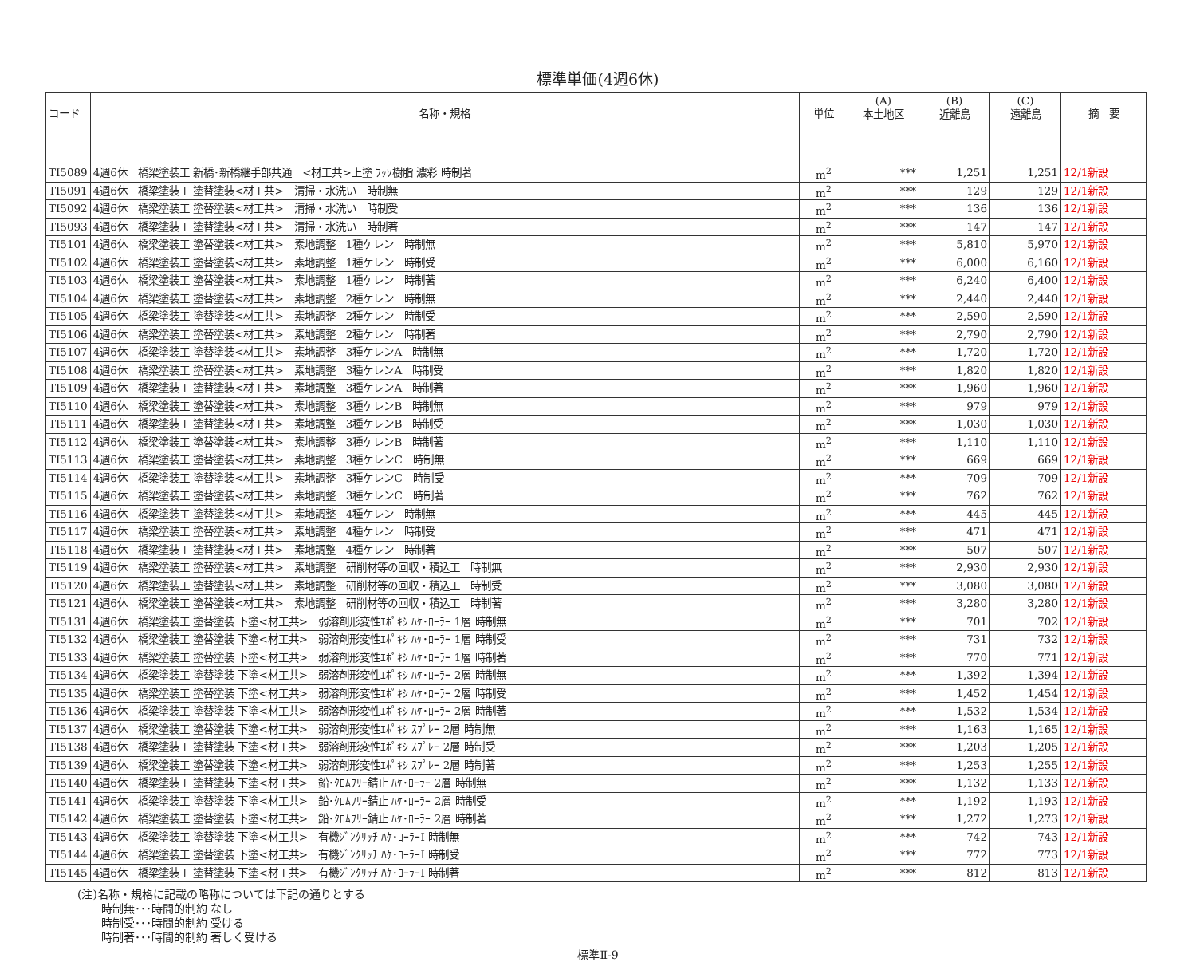標準単価(4週6休)
| コード | 名称・規格 | 単位 | (A) 本土地区 | (B) 近離島 | (C) 遠離島 | 摘 要 |
| --- | --- | --- | --- | --- | --- | --- |
| TI5089 | 4週6休 橋梁塗装工 新橋･新橋継手部共通 <材工共>上塗 ﾌｯｿ樹脂 濃彩 時制著 | m<sup>2</sup> | *** | 1,251 | 1,251 | 12/1新設 |
| TI5091 | 4週6休 橋梁塗装工 塗替塗装<材工共> 清掃・水洗い 時制無 | m<sup>2</sup> | *** | 129 | 129 | 12/1新設 |
| TI5092 | 4週6休 橋梁塗装工 塗替塗装<材工共> 清掃・水洗い 時制受 | m<sup>2</sup> | *** | 136 | 136 | 12/1新設 |
| TI5093 | 4週6休 橋梁塗装工 塗替塗装<材工共> 清掃・水洗い 時制著 | m<sup>2</sup> | *** | 147 | 147 | 12/1新設 |
| TI5101 | 4週6休 橋梁塗装工 塗替塗装<材工共> 素地調整 1種ケレン 時制無 | m<sup>2</sup> | *** | 5,810 | 5,970 | 12/1新設 |
| TI5102 | 4週6休 橋梁塗装工 塗替塗装<材工共> 素地調整 1種ケレン 時制受 | m<sup>2</sup> | *** | 6,000 | 6,160 | 12/1新設 |
| TI5103 | 4週6休 橋梁塗装工 塗替塗装<材工共> 素地調整 1種ケレン 時制著 | m<sup>2</sup> | *** | 6,240 | 6,400 | 12/1新設 |
| TI5104 | 4週6休 橋梁塗装工 塗替塗装<材工共> 素地調整 2種ケレン 時制無 | m<sup>2</sup> | *** | 2,440 | 2,440 | 12/1新設 |
| TI5105 | 4週6休 橋梁塗装工 塗替塗装<材工共> 素地調整 2種ケレン 時制受 | m<sup>2</sup> | *** | 2,590 | 2,590 | 12/1新設 |
| TI5106 | 4週6休 橋梁塗装工 塗替塗装<材工共> 素地調整 2種ケレン 時制著 | m<sup>2</sup> | *** | 2,790 | 2,790 | 12/1新設 |
| TI5107 | 4週6休 橋梁塗装工 塗替塗装<材工共> 素地調整 3種ケレンA 時制無 | m<sup>2</sup> | *** | 1,720 | 1,720 | 12/1新設 |
| TI5108 | 4週6休 橋梁塗装工 塗替塗装<材工共> 素地調整 3種ケレンA 時制受 | m<sup>2</sup> | *** | 1,820 | 1,820 | 12/1新設 |
| TI5109 | 4週6休 橋梁塗装工 塗替塗装<材工共> 素地調整 3種ケレンA 時制著 | m<sup>2</sup> | *** | 1,960 | 1,960 | 12/1新設 |
| TI5110 | 4週6休 橋梁塗装工 塗替塗装<材工共> 素地調整 3種ケレンB 時制無 | m<sup>2</sup> | *** | 979 | 979 | 12/1新設 |
| TI5111 | 4週6休 橋梁塗装工 塗替塗装<材工共> 素地調整 3種ケレンB 時制受 | m<sup>2</sup> | *** | 1,030 | 1,030 | 12/1新設 |
| TI5112 | 4週6休 橋梁塗装工 塗替塗装<材工共> 素地調整 3種ケレンB 時制著 | m<sup>2</sup> | *** | 1,110 | 1,110 | 12/1新設 |
| TI5113 | 4週6休 橋梁塗装工 塗替塗装<材工共> 素地調整 3種ケレンC 時制無 | m<sup>2</sup> | *** | 669 | 669 | 12/1新設 |
| TI5114 | 4週6休 橋梁塗装工 塗替塗装<材工共> 素地調整 3種ケレンC 時制受 | m<sup>2</sup> | *** | 709 | 709 | 12/1新設 |
| TI5115 | 4週6休 橋梁塗装工 塗替塗装<材工共> 素地調整 3種ケレンC 時制著 | m<sup>2</sup> | *** | 762 | 762 | 12/1新設 |
| TI5116 | 4週6休 橋梁塗装工 塗替塗装<材工共> 素地調整 4種ケレン 時制無 | m<sup>2</sup> | *** | 445 | 445 | 12/1新設 |
| TI5117 | 4週6休 橋梁塗装工 塗替塗装<材工共> 素地調整 4種ケレン 時制受 | m<sup>2</sup> | *** | 471 | 471 | 12/1新設 |
| TI5118 | 4週6休 橋梁塗装工 塗替塗装<材工共> 素地調整 4種ケレン 時制著 | m<sup>2</sup> | *** | 507 | 507 | 12/1新設 |
| TI5119 | 4週6休 橋梁塗装工 塗替塗装<材工共> 素地調整 研削材等の回収・積込工 時制無 | m<sup>2</sup> | *** | 2,930 | 2,930 | 12/1新設 |
| TI5120 | 4週6休 橋梁塗装工 塗替塗装<材工共> 素地調整 研削材等の回収・積込工 時制受 | m<sup>2</sup> | *** | 3,080 | 3,080 | 12/1新設 |
| TI5121 | 4週6休 橋梁塗装工 塗替塗装<材工共> 素地調整 研削材等の回収・積込工 時制著 | m<sup>2</sup> | *** | 3,280 | 3,280 | 12/1新設 |
| TI5131 | 4週6休 橋梁塗装工 塗替塗装 下塗<材工共> 弱溶剤形変性ｴﾎﾟｷｼ ﾊｹ･ﾛｰﾗｰ 1層 時制無 | m<sup>2</sup> | *** | 701 | 702 | 12/1新設 |
| TI5132 | 4週6休 橋梁塗装工 塗替塗装 下塗<材工共> 弱溶剤形変性ｴﾎﾟｷｼ ﾊｹ･ﾛｰﾗｰ 1層 時制受 | m<sup>2</sup> | *** | 731 | 732 | 12/1新設 |
| TI5133 | 4週6休 橋梁塗装工 塗替塗装 下塗<材工共> 弱溶剤形変性ｴﾎﾟｷｼ ﾊｹ･ﾛｰﾗｰ 1層 時制著 | m<sup>2</sup> | *** | 770 | 771 | 12/1新設 |
| TI5134 | 4週6休 橋梁塗装工 塗替塗装 下塗<材工共> 弱溶剤形変性ｴﾎﾟｷｼ ﾊｹ･ﾛｰﾗｰ 2層 時制無 | m<sup>2</sup> | *** | 1,392 | 1,394 | 12/1新設 |
| TI5135 | 4週6休 橋梁塗装工 塗替塗装 下塗<材工共> 弱溶剤形変性ｴﾎﾟｷｼ ﾊｹ･ﾛｰﾗｰ 2層 時制受 | m<sup>2</sup> | *** | 1,452 | 1,454 | 12/1新設 |
| TI5136 | 4週6休 橋梁塗装工 塗替塗装 下塗<材工共> 弱溶剤形変性ｴﾎﾟｷｼ ﾊｹ･ﾛｰﾗｰ 2層 時制著 | m<sup>2</sup> | *** | 1,532 | 1,534 | 12/1新設 |
| TI5137 | 4週6休 橋梁塗装工 塗替塗装 下塗<材工共> 弱溶剤形変性ｴﾎﾟｷｼ ｽﾌﾟﾚｰ 2層 時制無 | m<sup>2</sup> | *** | 1,163 | 1,165 | 12/1新設 |
| TI5138 | 4週6休 橋梁塗装工 塗替塗装 下塗<材工共> 弱溶剤形変性ｴﾎﾟｷｼ ｽﾌﾟﾚｰ 2層 時制受 | m<sup>2</sup> | *** | 1,203 | 1,205 | 12/1新設 |
| TI5139 | 4週6休 橋梁塗装工 塗替塗装 下塗<材工共> 弱溶剤形変性ｴﾎﾟｷｼ ｽﾌﾟﾚｰ 2層 時制著 | m<sup>2</sup> | *** | 1,253 | 1,255 | 12/1新設 |
| TI5140 | 4週6休 橋梁塗装工 塗替塗装 下塗<材工共> 鉛･ｸﾛﾑﾌﾘｰ錆止 ﾊｹ･ﾛｰﾗｰ 2層 時制無 | m<sup>2</sup> | *** | 1,132 | 1,133 | 12/1新設 |
| TI5141 | 4週6休 橋梁塗装工 塗替塗装 下塗<材工共> 鉛･ｸﾛﾑﾌﾘｰ錆止 ﾊｹ･ﾛｰﾗｰ 2層 時制受 | m<sup>2</sup> | *** | 1,192 | 1,193 | 12/1新設 |
| TI5142 | 4週6休 橋梁塗装工 塗替塗装 下塗<材工共> 鉛･ｸﾛﾑﾌﾘｰ錆止 ﾊｹ･ﾛｰﾗｰ 2層 時制著 | m<sup>2</sup> | *** | 1,272 | 1,273 | 12/1新設 |
| TI5143 | 4週6休 橋梁塗装工 塗替塗装 下塗<材工共> 有機ｼﾞﾝｸﾘｯﾁ ﾊｹ･ﾛｰﾗｰⅠ 時制無 | m<sup>2</sup> | *** | 742 | 743 | 12/1新設 |
| TI5144 | 4週6休 橋梁塗装工 塗替塗装 下塗<材工共> 有機ｼﾞﾝｸﾘｯﾁ ﾊｹ･ﾛｰﾗｰⅠ 時制受 | m<sup>2</sup> | *** | 772 | 773 | 12/1新設 |
| TI5145 | 4週6休 橋梁塗装工 塗替塗装 下塗<材工共> 有機ｼﾞﾝｸﾘｯﾁ ﾊｹ･ﾛｰﾗｰⅠ 時制著 | m<sup>2</sup> | *** | 812 | 813 | 12/1新設 |
(注)名称・規格に記載の略称については下記の通りとする
時制無･･･時間的制約 なし
時制受･･･時間的制約 受ける
時制著･･･時間的制約 著しく受ける
標準Ⅱ-9